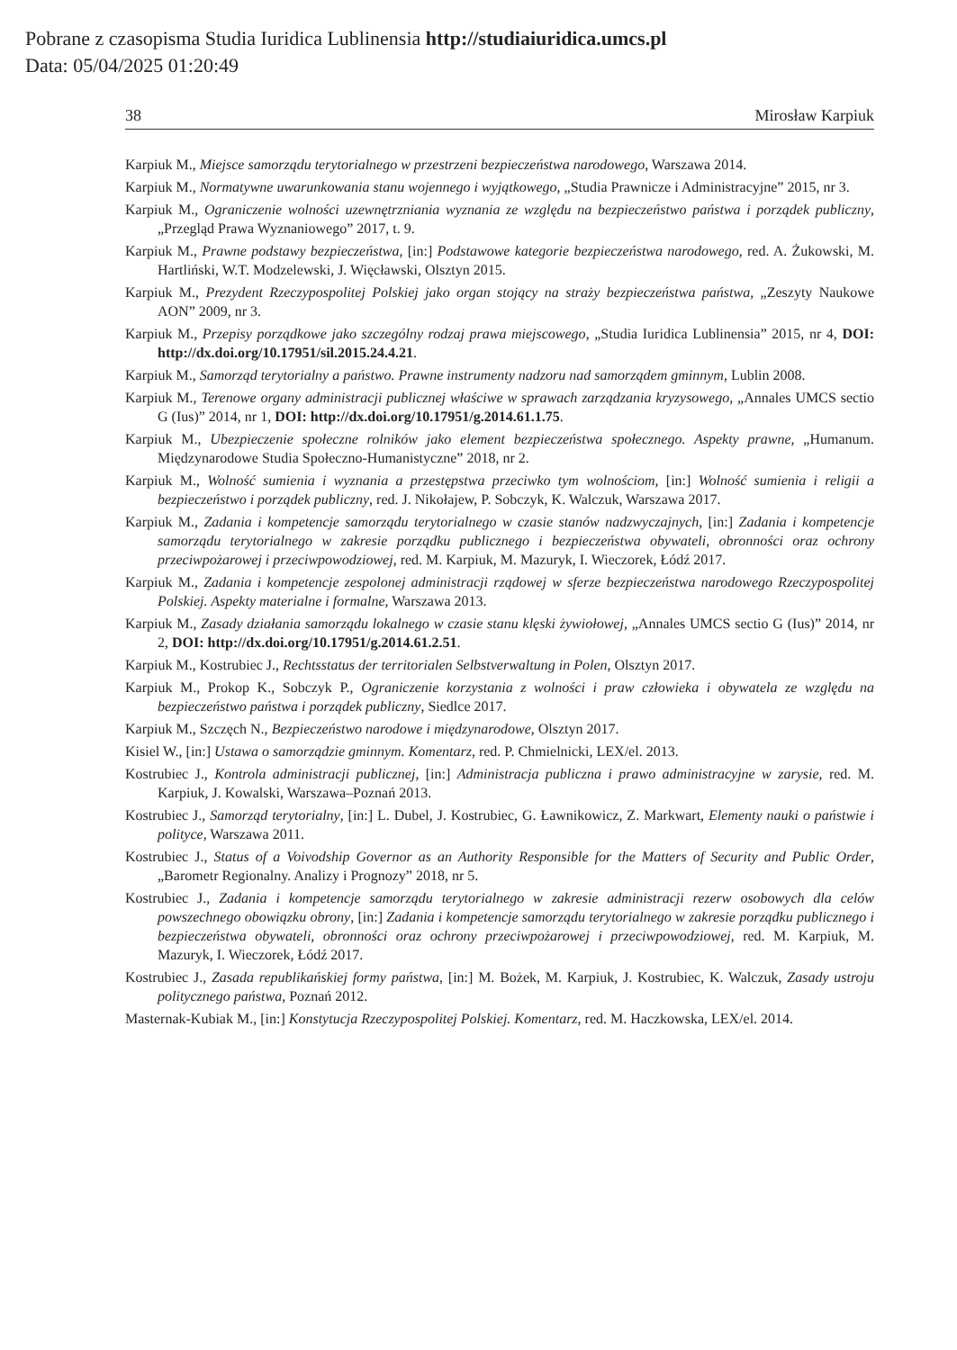Pobrane z czasopisma Studia Iuridica Lublinensia http://studiaiuridica.umcs.pl
Data: 05/04/2025 01:20:49
38 Mirosław Karpiuk
Karpiuk M., Miejsce samorządu terytorialnego w przestrzeni bezpieczeństwa narodowego, Warszawa 2014.
Karpiuk M., Normatywne uwarunkowania stanu wojennego i wyjątkowego, „Studia Prawnicze i Administracyjne” 2015, nr 3.
Karpiuk M., Ograniczenie wolności uzewnętrzniania wyznania ze względu na bezpieczeństwo państwa i porządek publiczny, „Przegląd Prawa Wyznaniowego” 2017, t. 9.
Karpiuk M., Prawne podstawy bezpieczeństwa, [in:] Podstawowe kategorie bezpieczeństwa narodowego, red. A. Żukowski, M. Hartliński, W.T. Modzelewski, J. Więcławski, Olsztyn 2015.
Karpiuk M., Prezydent Rzeczypospolitej Polskiej jako organ stojący na straży bezpieczeństwa państwa, „Zeszyty Naukowe AON” 2009, nr 3.
Karpiuk M., Przepisy porządkowe jako szczególny rodzaj prawa miejscowego, „Studia Iuridica Lublinensia” 2015, nr 4, DOI: http://dx.doi.org/10.17951/sil.2015.24.4.21.
Karpiuk M., Samorząd terytorialny a państwo. Prawne instrumenty nadzoru nad samorządem gminnym, Lublin 2008.
Karpiuk M., Terenowe organy administracji publicznej właściwe w sprawach zarządzania kryzysowego, „Annales UMCS sectio G (Ius)” 2014, nr 1, DOI: http://dx.doi.org/10.17951/g.2014.61.1.75.
Karpiuk M., Ubezpieczenie społeczne rolników jako element bezpieczeństwa społecznego. Aspekty prawne, „Humanum. Międzynarodowe Studia Społeczno-Humanistyczne” 2018, nr 2.
Karpiuk M., Wolność sumienia i wyznania a przestępstwa przeciwko tym wolnościom, [in:] Wolność sumienia i religii a bezpieczeństwo i porządek publiczny, red. J. Nikołajew, P. Sobczyk, K. Walczuk, Warszawa 2017.
Karpiuk M., Zadania i kompetencje samorządu terytorialnego w czasie stanów nadzwyczajnych, [in:] Zadania i kompetencje samorządu terytorialnego w zakresie porządku publicznego i bezpieczeństwa obywateli, obronności oraz ochrony przeciwpożarowej i przeciwpowodziowej, red. M. Karpiuk, M. Mazuryk, I. Wieczorek, Łódź 2017.
Karpiuk M., Zadania i kompetencje zespolonej administracji rządowej w sferze bezpieczeństwa narodowego Rzeczypospolitej Polskiej. Aspekty materialne i formalne, Warszawa 2013.
Karpiuk M., Zasady działania samorządu lokalnego w czasie stanu klęski żywiołowej, „Annales UMCS sectio G (Ius)” 2014, nr 2, DOI: http://dx.doi.org/10.17951/g.2014.61.2.51.
Karpiuk M., Kostrubiec J., Rechtsstatus der territorialen Selbstverwaltung in Polen, Olsztyn 2017.
Karpiuk M., Prokop K., Sobczyk P., Ograniczenie korzystania z wolności i praw człowieka i obywatela ze względu na bezpieczeństwo państwa i porządek publiczny, Siedlce 2017.
Karpiuk M., Szczęch N., Bezpieczeństwo narodowe i międzynarodowe, Olsztyn 2017.
Kisiel W., [in:] Ustawa o samorządzie gminnym. Komentarz, red. P. Chmielnicki, LEX/el. 2013.
Kostrubiec J., Kontrola administracji publicznej, [in:] Administracja publiczna i prawo administracyjne w zarysie, red. M. Karpiuk, J. Kowalski, Warszawa–Poznań 2013.
Kostrubiec J., Samorząd terytorialny, [in:] L. Dubel, J. Kostrubiec, G. Ławnikowicz, Z. Markwart, Elementy nauki o państwie i polityce, Warszawa 2011.
Kostrubiec J., Status of a Voivodship Governor as an Authority Responsible for the Matters of Security and Public Order, „Barometr Regionalny. Analizy i Prognozy” 2018, nr 5.
Kostrubiec J., Zadania i kompetencje samorządu terytorialnego w zakresie administracji rezerw osobowych dla celów powszechnego obowiązku obrony, [in:] Zadania i kompetencje samorządu terytorialnego w zakresie porządku publicznego i bezpieczeństwa obywateli, obronności oraz ochrony przeciwpożarowej i przeciwpowodziowej, red. M. Karpiuk, M. Mazuryk, I. Wieczorek, Łódź 2017.
Kostrubiec J., Zasada republikańskiej formy państwa, [in:] M. Bożek, M. Karpiuk, J. Kostrubiec, K. Walczuk, Zasady ustroju politycznego państwa, Poznań 2012.
Masternak-Kubiak M., [in:] Konstytucja Rzeczypospolitej Polskiej. Komentarz, red. M. Haczkowska, LEX/el. 2014.